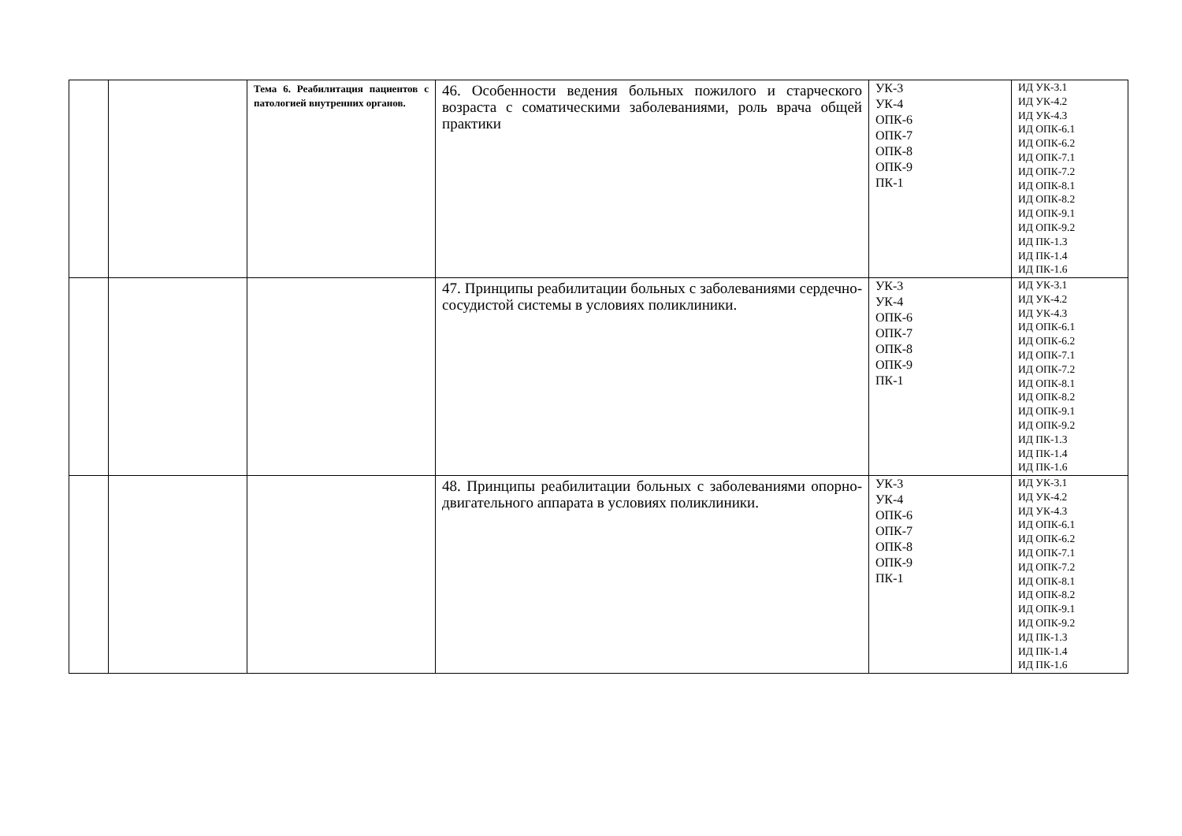| | | Тема 6. Реабилитация пациентов с патологией внутренних органов. | 46. Особенности ведения больных пожилого и старческого возраста с соматическими заболеваниями, роль врача общей практики | УК-3 УК-4 ОПК-6 ОПК-7 ОПК-8 ОПК-9 ПК-1 | ИД УК-3.1 ИД УК-4.2 ИД УК-4.3 ИД ОПК-6.1 ИД ОПК-6.2 ИД ОПК-7.1 ИД ОПК-7.2 ИД ОПК-8.1 ИД ОПК-8.2 ИД ОПК-9.1 ИД ОПК-9.2 ИД ПК-1.3 ИД ПК-1.4 ИД ПК-1.6 |
| | | | 47. Принципы реабилитации больных с заболеваниями сердечно-сосудистой системы в условиях поликлиники. | УК-3 УК-4 ОПК-6 ОПК-7 ОПК-8 ОПК-9 ПК-1 | ИД УК-3.1 ИД УК-4.2 ИД УК-4.3 ИД ОПК-6.1 ИД ОПК-6.2 ИД ОПК-7.1 ИД ОПК-7.2 ИД ОПК-8.1 ИД ОПК-8.2 ИД ОПК-9.1 ИД ОПК-9.2 ИД ПК-1.3 ИД ПК-1.4 ИД ПК-1.6 |
| | | | 48. Принципы реабилитации больных с заболеваниями опорно-двигательного аппарата в условиях поликлиники. | УК-3 УК-4 ОПК-6 ОПК-7 ОПК-8 ОПК-9 ПК-1 | ИД УК-3.1 ИД УК-4.2 ИД УК-4.3 ИД ОПК-6.1 ИД ОПК-6.2 ИД ОПК-7.1 ИД ОПК-7.2 ИД ОПК-8.1 ИД ОПК-8.2 ИД ОПК-9.1 ИД ОПК-9.2 ИД ПК-1.3 ИД ПК-1.4 ИД ПК-1.6 |